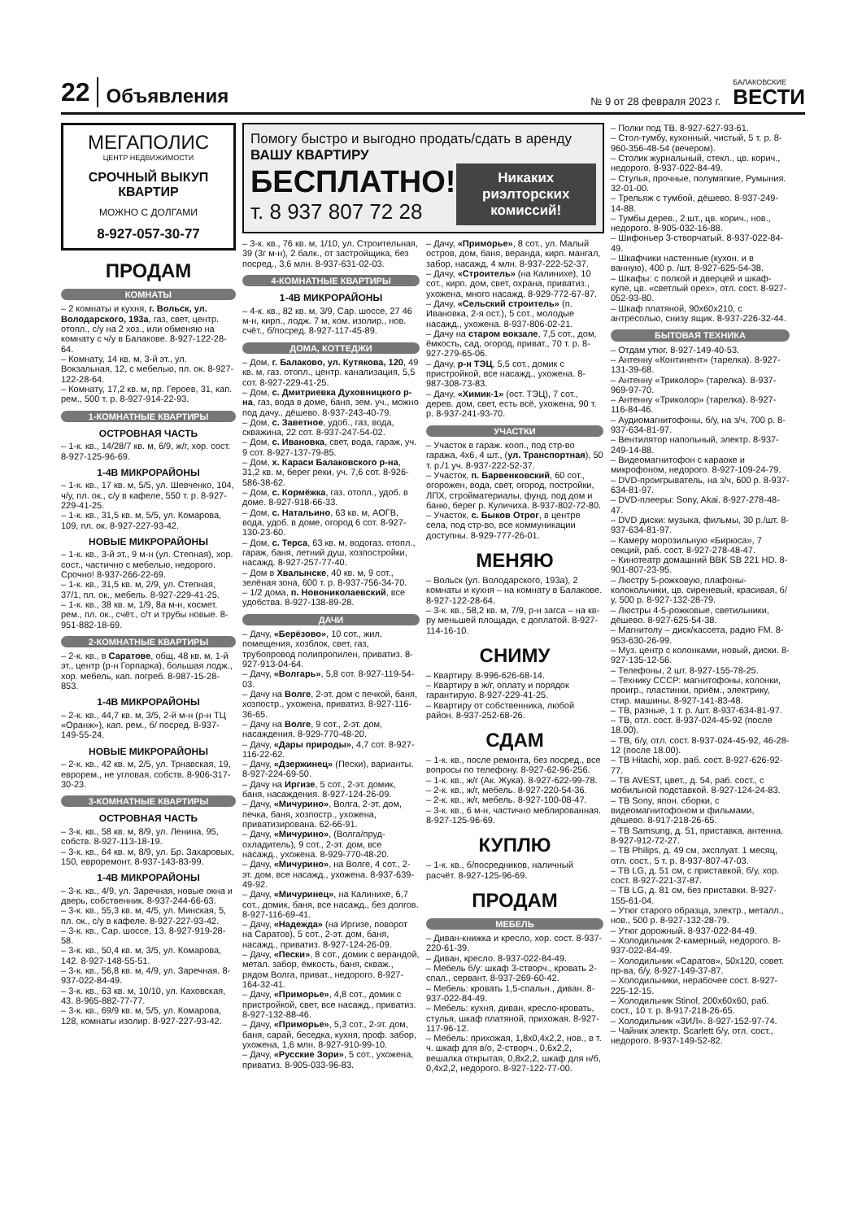22 Объявления № 9 от 28 февраля 2023 г. БАЛАКОВСКИЕ
ВЕСТИ
МЕГАПОЛИС
ЦЕНТР НЕДВИЖИМОСТИ
СРОЧНЫЙ ВЫКУП КВАРТИР
МОЖНО С ДОЛГАМИ
8-927-057-30-77
ПРОДАМ
КОМНАТЫ
– 2 комнаты и кухня, г. Вольск, ул. Володарского, 193а, газ, свет, центр. отопл., с/у на 2 хоз., или обменяю на комнату с ч/у в Балакове. 8-927-122-28-64.
– Комнату, 14 кв. м, 3-й эт., ул. Вокзальная, 12, с мебелью, пл. ок. 8-927-122-28-64.
– Комнату, 17,2 кв. м, пр. Героев, 31, кап. рем., 500 т. р. 8-927-914-22-93.
1-КОМНАТНЫЕ КВАРТИРЫ
ОСТРОВНАЯ ЧАСТЬ
– 1-к. кв., 14/28/7 кв. м, 6/9, ж/г, хор. сост. 8-927-125-96-69.
1-4В МИКРОРАЙОНЫ
– 1-к. кв., 17 кв. м, 5/5, ул. Шевченко, 104, ч/у, пл. ок., с/у в кафеле, 550 т. р. 8-927-229-41-25.
– 1-к. кв., 31,5 кв. м, 5/5, ул. Комарова, 109, пл. ок. 8-927-227-93-42.
НОВЫЕ МИКРОРАЙОНЫ
– 1-к. кв., 3-й эт., 9 м-н (ул. Степная), хор. сост., частично с мебелью, недорого. Срочно! 8-937-266-22-69.
– 1-к. кв., 31,5 кв. м, 2/9, ул. Степная, 37/1, пл. ок., мебель. 8-927-229-41-25.
– 1-к. кв., 38 кв. м, 1/9, 8а м-н, космет. рем., пл. ок., счёт., с/т и трубы новые. 8-951-882-18-69.
2-КОМНАТНЫЕ КВАРТИРЫ
– 2-к. кв., в Саратове, общ. 48 кв. м, 1-й эт., центр (р-н Горпарка), большая лодж., хор. мебель, кап. погреб. 8-987-15-28-853.
1-4В МИКРОРАЙОНЫ
– 2-к. кв., 44,7 кв. м, 3/5, 2-й м-н (р-н ТЦ «Оранж»), кап. рем., б/ посред. 8-937-149-55-24.
НОВЫЕ МИКРОРАЙОНЫ
– 2-к. кв., 42 кв. м, 2/5, ул. Трнавская, 19, еврорем., не угловая, собств. 8-906-317-30-23.
3-КОМНАТНЫЕ КВАРТИРЫ
ОСТРОВНАЯ ЧАСТЬ
– 3-к. кв., 58 кв. м, 8/9, ул. Ленина, 95, собств. 8-927-113-18-19.
– 3-к. кв., 64 кв. м, 8/9, ул. Бр. Захаровых, 150, евроремонт. 8-937-143-83-99.
1-4В МИКРОРАЙОНЫ
– 3-к. кв., 4/9, ул. Заречная, новые окна и дверь, собственник. 8-937-244-66-63.
– 3-к. кв., 55,3 кв. м, 4/5, ул. Минская, 5, пл. ок., с/у в кафеле. 8-927-227-93-42.
– 3-к. кв., Сар. шоссе, 13. 8-927-919-28-58.
– 3-к. кв., 50,4 кв. м, 3/5, ул. Комарова, 142. 8-927-148-55-51.
– 3-к. кв., 56,8 кв. м, 4/9, ул. Заречная. 8-937-022-84-49.
– 3-к. кв., 63 кв. м, 10/10, ул. Каховская, 43. 8-965-882-77-77.
– 3-к. кв., 69/9 кв. м, 5/5, ул. Комарова, 128, комнаты изолир. 8-927-227-93-42.
Помогу быстро и выгодно продать/сдать в аренду ВАШУ КВАРТИРУ
БЕСПЛАТНО!
т. 8 937 807 72 28
Никаких риэлторских комиссий!
– 3-к. кв., 76 кв. м, 1/10, ул. Строительная, 39 (3г м-н), 2 балк., от застройщика, без посред., 3,6 млн. 8-937-631-02-03.
4-КОМНАТНЫЕ КВАРТИРЫ
1-4В МИКРОРАЙОНЫ
– 4-к. кв., 82 кв. м, 3/9, Сар. шоссе, 27 46 м-н, кирп., лодж. 7 м, ком. изолир., нов. счёт., б/посред. 8-927-117-45-89.
ДОМА, КОТТЕДЖИ
– Дом, г. Балаково, ул. Кутякова, 120, 49 кв. м, газ. отопл., центр. канализация, 5,5 сот. 8-927-229-41-25.
– Дом, с. Дмитриевка Духовницкого р-на, газ, вода в доме, баня, зем. уч., можно под дачу., дёшево. 8-937-243-40-79.
– Дом, с. Заветное, удоб., газ, вода, скважина, 22 сот. 8-937-247-54-02.
– Дом, с. Ивановка, свет, вода, гараж, уч. 9 сот. 8-927-137-79-85.
– Дом, х. Караси Балаковского р-на, 31,2 кв. м, берег реки, уч. 7,6 сот. 8-926-586-38-62.
– Дом, с. Кормёжка, газ. отопл., удоб. в доме. 8-927-918-66-33.
– Дом, с. Натальино, 63 кв. м, АОГВ, вода, удоб. в доме, огород 6 сот. 8-927-130-23-60.
– Дом, с. Терса, 63 кв. м, водогаз. отопл., гараж, баня, летний душ, хозпостройки, насажд. 8-927-257-77-40.
– Дом в Хвалынске, 40 кв. м, 9 сот., зелёная зона, 600 т. р. 8-937-756-34-70.
– 1/2 дома, п. Новониколаевский, все удобства. 8-927-138-89-28.
ДАЧИ
– Дачу, «Берёзово», 10 сот., жил. помещения, хозблок, свет, газ, трубопровод полипропилен, приватиз. 8-927-913-04-64.
– Дачу, «Волгарь», 5,8 сот. 8-927-119-54-03.
– Дачу на Волге, 2-эт. дом с печкой, баня, хозпостр., ухожена, приватиз. 8-927-116-36-65.
– Дачу на Волге, 9 сот., 2-эт. дом, насаждения. 8-929-770-48-20.
– Дачу, «Дары природы», 4,7 сот. 8-927-116-22-62.
– Дачу, «Дзержинец» (Пески), варианты. 8-927-224-69-50.
– Дачу на Иргизе, 5 сот., 2-эт. домик, баня, насаждения. 8-927-124-26-09.
– Дачу, «Мичурино», Волга, 2-эт. дом, печка, баня, хозпостр., ухожена, приватизирована. 62-66-91.
– Дачу, «Мичурино», (Волга/пруд-охладитель), 9 сот., 2-эт. дом, все насажд., ухожена. 8-929-770-48-20.
– Дачу, «Мичурино», на Волге, 4 сот., 2-эт. дом, все насажд., ухожена. 8-937-639-49-92.
– Дачу, «Мичуринец», на Калинихе, 6,7 сот., домик, баня, все насажд., без долгов. 8-927-116-69-41.
– Дачу, «Надежда» (на Иргизе, поворот на Саратов), 5 сот., 2-эт. дом, баня, насажд., приватиз. 8-927-124-26-09.
– Дачу, «Пески», 8 сот., домик с верандой, метал. забор, ёмкость, баня, скваж., рядом Волга, приват., недорого. 8-927-164-32-41.
– Дачу, «Приморье», 4,8 сот., домик с пристройкой, свет, все насажд., приватиз. 8-927-132-88-46.
– Дачу, «Приморье», 5,3 сот., 2-эт. дом, баня, сарай, беседка, кухня, проф. забор, ухожена, 1,6 млн. 8-927-910-99-10.
– Дачу, «Русские Зори», 5 сот., ухожена, приватиз. 8-905-033-96-83.
– Дачу, «Приморье», 8 сот., ул. Малый остров, дом, баня, веранда, кирп. мангал, забор, насажд, 4 млн. 8-937-222-52-37.
– Дачу, «Строитель» (на Калинихе), 10 сот., кирп. дом, свет, охрана, приватиз., ухожена, много насажд. 8-929-772-67-87.
– Дачу, «Сельский строитель» (п. Ивановка, 2-я ост.), 5 сот., молодые насажд., ухожена. 8-937-806-02-21.
– Дачу на старом вокзале, 7,5 сот., дом, ёмкость, сад, огород, приват., 70 т. р. 8-927-279-65-06.
– Дачу, р-н ТЭЦ, 5,5 сот., домик с пристройкой, все насажд., ухожена. 8-987-308-73-83.
– Дачу, «Химик-1» (ост. ТЭЦ), 7 сот., дерев. дом, свет, есть всё, ухожена, 90 т. р. 8-937-241-93-70.
УЧАСТКИ
– Участок в гараж. кооп., под стр-во гаража, 4х6, 4 шт., (ул. Транспортная), 50 т. р./1 уч. 8-937-222-52-37.
– Участок, п. Барвенковский, 60 сот., огорожен, вода, свет, огород, постройки, ЛПХ, стройматериалы, фунд. под дом и баню, берег р. Куличиха. 8-937-802-72-80.
– Участок, с. Быков Отрог, в центре села, под стр-во, все коммуникации доступны. 8-929-777-26-01.
МЕНЯЮ
– Вольск (ул. Володарского, 193а), 2 комнаты и кухня – на комнату в Балакове. 8-927-122-28-64.
– 3-к. кв., 58,2 кв. м, 7/9, р-н загса – на кв-ру меньшей площади, с доплатой. 8-927-114-16-10.
СНИМУ
– Квартиру. 8-996-626-68-14.
– Квартиру в ж/г, оплату и порядок гарантирую. 8-927-229-41-25.
– Квартиру от собственника, любой район. 8-937-252-68-26.
СДАМ
– 1-к. кв., после ремонта, без посред., все вопросы по телефону. 8-927-62-96-256.
– 1-к. кв., ж/г (Ак. Жука). 8-927-622-99-78.
– 2-к. кв., ж/г, мебель. 8-927-220-54-36.
– 2-к. кв., ж/г, мебель. 8-927-100-08-47.
– 3-к. кв., 6 м-н, частично меблированная. 8-927-125-96-69.
КУПЛЮ
– 1-к. кв., б/посредников, наличный расчёт. 8-927-125-96-69.
ПРОДАМ
МЕБЕЛЬ
– Диван-книжка и кресло, хор. сост. 8-937-220-61-39.
– Диван, кресло. 8-937-022-84-49.
– Мебель б/у: шкаф 3-створч., кровать 2-спал., сервант. 8-937-269-60-42.
– Мебель: кровать 1,5-спальн., диван. 8-937-022-84-49.
– Мебель: кухня, диван, кресло-кровать, стулья, шкаф платяной, прихожая. 8-927-117-96-12.
– Мебель: прихожая, 1,8х0,4х2,2, нов., в т. ч. шкаф для в/о, 2-створч., 0,6х2,2, вешалка открытая, 0,8х2,2, шкаф для н/б, 0,4х2,2, недорого. 8-927-122-77-00.
– Полки под ТВ. 8-927-627-93-61.
– Стол-тумбу, кухонный, чистый, 5 т. р. 8-960-356-48-54 (вечером).
– Столик журнальный, стекл., цв. корич., недорого. 8-937-022-84-49.
– Стулья, прочные, полумягкие, Румыния. 32-01-00.
– Трельяж с тумбой, дёшево. 8-937-249-14-88.
– Тумбы дерев., 2 шт., цв. корич., нов., недорого. 8-905-032-16-88.
– Шифоньер 3-створчатый. 8-937-022-84-49.
– Шкафчики настенные (кухон. и в ванную), 400 р. /шт. 8-927-625-54-38.
– Шкафы: с полкой и дверцей и шкаф-купе, цв. «светлый орех», отл. сост. 8-927-052-93-80.
– Шкаф платяной, 90х60х210, с антресолью, снизу ящик. 8-937-226-32-44.
БЫТОВАЯ ТЕХНИКА
– Отдам утюг. 8-927-149-40-53.
– Антенну «Континент» (тарелка). 8-927-131-39-68.
– Антенну «Триколор» (тарелка). 8-937-969-97-70.
– Антенну «Триколор» (тарелка). 8-927-116-84-46.
– Аудиомагнитофоны, б/у, на з/ч, 700 р. 8-937-634-81-97.
– Вентилятор напольный, электр. 8-937-249-14-88.
– Видеомагнитофон с караоке и микрофоном, недорого. 8-927-109-24-79.
– DVD-проигрыватель, на з/ч, 600 р. 8-937-634-81-97.
– DVD-плееры: Sony, Akai. 8-927-278-48-47.
– DVD диски: музыка, фильмы, 30 р./шт. 8-937-634-81-97.
– Камеру морозильную «Бирюса», 7 секций, раб. сост. 8-927-278-48-47.
– Кинотеатр домашний BBK SB 221 HD. 8-901-807-23-95.
– Люстру 5-рожковую, плафоны-колокольчики, цв. сиреневый, красивая, б/у, 500 р. 8-927-132-28-79.
– Люстры 4-5-рожковые, светильники, дёшево. 8-927-625-54-38.
– Магнитолу – диск/кассета, радио FM. 8-953-630-26-99.
– Муз. центр с колонками, новый, диски. 8-927-135-12-56.
– Телефоны, 2 шт. 8-927-155-78-25.
– Технику СССР: магнитофоны, колонки, проигр., пластинки, приём., электрику, стир. машины. 8-927-141-83-48.
– ТВ, разные, 1 т. р. /шт. 8-937-634-81-97.
– ТВ, отл. сост. 8-937-024-45-92 (после 18.00).
– ТВ, б/у, отл. сост. 8-937-024-45-92, 46-28-12 (после 18.00).
– ТВ Hitachi, хор. раб. сост. 8-927-626-92-77.
– ТВ AVEST, цвет., д. 54, раб. сост., с мобильной подставкой. 8-927-124-24-83.
– ТВ Sony, япон. сборки, с видеомагнитофоном и фильмами, дёшево. 8-917-218-26-65.
– ТВ Samsung, д. 51, приставка, антенна. 8-927-912-72-27.
– ТВ Philips, д. 49 см, эксплуат. 1 месяц, отл. сост., 5 т. р. 8-937-807-47-03.
– ТВ LG, д. 51 см, с приставкой, б/у, хор. сост. 8-927-221-37-87.
– ТВ LG, д. 81 см, без приставки. 8-927-155-61-04.
– Утюг старого образца, электр., металл., нов., 500 р. 8-927-132-28-79.
– Утюг дорожный. 8-937-022-84-49.
– Холодильник 2-камерный, недорого. 8-937-022-84-49.
– Холодильник «Саратов», 50х120, совет. пр-ва, б/у. 8-927-149-37-87.
– Холодильники, нерабочее сост. 8-927-225-12-15.
– Холодильник Stinol, 200х60х60, раб. сост., 10 т. р. 8-917-218-26-65.
– Холодильник «ЗИЛ». 8-927-152-97-74.
– Чайник электр. Scarlett б/у, отл. сост., недорого. 8-937-149-52-82.